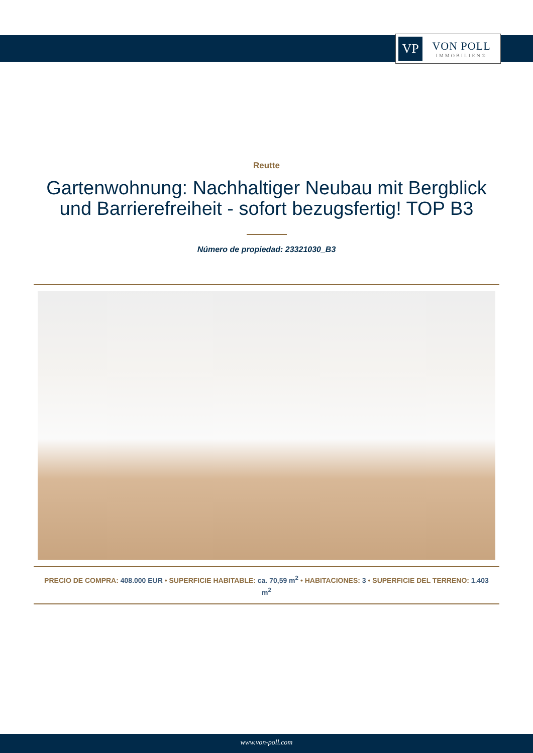VP
VON POLL
IMMOBILIEN®
Reutte
Gartenwohnung: Nachhaltiger Neubau mit Bergblick und Barrierefreiheit - sofort bezugsfertig! TOP B3
Número de propiedad: 23321030_B3
PRECIO DE COMPRA: 408.000 EUR • SUPERFICIE HABITABLE: ca. 70,59 m<sup>2</sup> • HABITACIONES: 3 • SUPERFICIE DEL TERRENO: 1.403 m<sup>2</sup>
www.von-poll.com